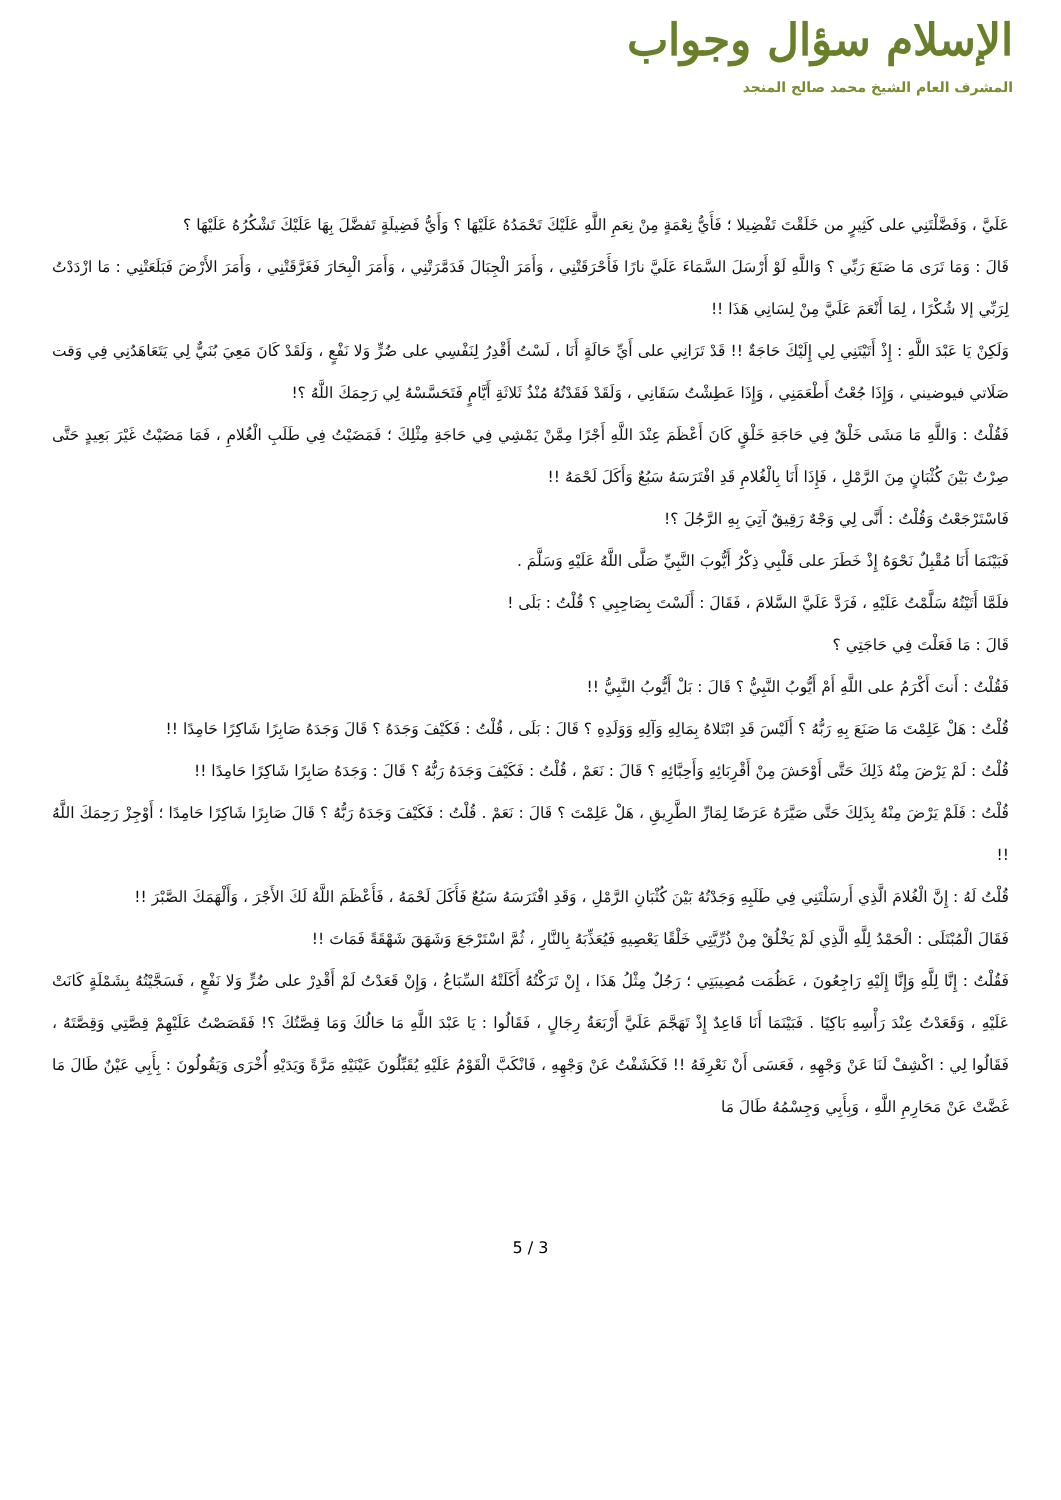الإسلام سؤال وجواب
المشرف العام الشيخ محمد صالح المنجد
عَلَيَّ ، وَفَضَّلْتَنِي على كَثِيرٍ من خَلَقْتَ تَفْضِيلا ؛ فَأَيُّ نِعْمَةٍ مِنْ نِعَمِ اللَّهِ عَلَيْكَ تَحْمَدُهُ عَلَيْهَا ؟ وَأَيُّ فَضِيلَةٍ تَفضَّلَ بِهَا عَلَيْكَ تَشْكُرُهُ عَلَيْهَا ؟
قَالَ : وَمَا تَرَى مَا صَنَعَ رَبِّي ؟ وَاللَّهِ لَوْ أَرْسَلَ السَّمَاءَ عَلَيَّ نارًا فَأَحْرَقَتْنِي ، وَأَمَرَ الْجِبَالَ فَدَمَّرَتْنِي ، وَأَمَرَ الْبِحَارَ فَغَرَّقَتْنِي ، وَأَمَرَ الأَرْضَ فَبَلَعَتْنِي : مَا ازْدَدْتُ لِرَبِّي إلا شُكْرًا ، لِمَا أَنْعَمَ عَلَيَّ مِنْ لِسَانِي هَذَا !!
وَلَكِنْ يَا عَبْدَ اللَّهِ : إِذْ أَتَيْتَنِي لِي إِلَيْكَ حَاجَةٌ !! قَدْ تَرَانِي على أَيِّ حَالَةٍ أَنَا ، لَسْتُ أَقْدِرُ لِنَفْسِي على ضُرٍّ وَلا نَفْعٍ ، وَلَقَدْ كَانَ مَعِيَ بُنَيٌّ لِي يَتَعَاهَدُنِي فِي وَقت صَلَاتي فيوضيني ، وَإِذَا جُعْتُ أَطْعَمَنِي ، وَإِذَا عَطِشْتُ سَقَانِي ، وَلَقَدْ فَقَدْتُهُ مُنْذُ ثَلاثَةِ أَيَّامٍ فَتَحَسَّسْهُ لِي رَحِمَكَ اللَّهُ ؟!
فَقُلْتُ : وَاللَّهِ مَا مَشَى خَلْقٌ فِي حَاجَةِ خَلْقٍ كَانَ أَعْظَمَ عِنْدَ اللَّهِ أَجْرًا مِمَّنْ يَمْشِي فِي حَاجَةِ مِثْلِكَ ؛ فَمَضَيْتُ فِي طَلَبِ الْغُلامِ ، فَمَا مَضَيْتُ غَيْرَ بَعِيدٍ حَتَّى صِرْتُ بَيْنَ كُثْبَانٍ مِنَ الرَّمْلِ ، فَإِذَا أَنَا بِالْغُلامِ قَدِ افْتَرَسَهُ سَبُعٌ وَأَكَلَ لَحْمَهُ !!
فَاسْتَرْجَعْتُ وَقُلْتُ : أَنَّى لِي وَجْهٌ رَقِيقٌ آتِيَ بِهِ الرَّجُلَ ؟!
فَبَيْنَمَا أَنَا مُقْبِلٌ نَحْوَهُ إِذْ خَطَرَ على قَلْبِي ذِكْرُ أَيُّوبَ النَّبِيِّ صَلَّى اللَّهُ عَلَيْهِ وَسَلَّمَ .
فلَمَّا أَتَيْتُهُ سَلَّمْتُ عَلَيْهِ ، فَرَدَّ عَلَيَّ السَّلامَ ، فَقَالَ : أَلَسْتَ بِصَاحِبِي ؟ قُلْتُ : بَلَى !
قَالَ : مَا فَعَلْتَ فِي حَاجَتِي ؟
فَقُلْتُ : أَنتَ أَكْرَمُ على اللَّهِ أَمْ أَيُّوبُ النَّبِيُّ ؟ قَالَ : بَلْ أَيُّوبُ النَّبِيُّ !!
قُلْتُ : هَلْ عَلِمْتَ مَا صَنَعَ بِهِ رَبُّهُ ؟ أَلَيْسَ قَدِ ابْتَلاهُ بِمَالِهِ وَآلِهِ وَوَلَدِهِ ؟ قَالَ : بَلَى ، قُلْتُ : فَكَيْفَ وَجَدَهُ ؟ قَالَ وَجَدَهُ صَابِرًا شَاكِرًا حَامِدًا !!
قُلْتُ : لَمْ يَرْضَ مِنْهُ ذَلِكَ حَتَّى أَوْحَشَ مِنْ أَقْرِبَائِهِ وَأَحِبَّائِهِ ؟ قَالَ : نَعَمْ ، قُلْتُ : فَكَيْفَ وَجَدَهُ رَبُّهُ ؟ قَالَ : وَجَدَهُ صَابِرًا شَاكِرًا حَامِدًا !!
قُلْتُ : فَلَمْ يَرْضَ مِنْهُ بِذَلِكَ حَتَّى صَيَّرَهُ عَرَضًا لِمَارِّ الطَّرِيقِ ، هَلْ عَلِمْتَ ؟ قَالَ : نَعَمْ . قُلْتُ : فَكَيْفَ وَجَدَهُ رَبُّهُ ؟ قَالَ صَابِرًا شَاكِرًا حَامِدًا ؛ أَوْجِزْ رَحِمَكَ اللَّهُ !!
قُلْتُ لَهُ : إِنَّ الْغُلامَ الَّذِي أَرسَلْتَنِي فِي طَلَبِهِ وَجَدْتُهُ بَيْنَ كُثْبَانِ الرَّمْلِ ، وَقَدِ افْتَرَسَهُ سَبُعٌ فَأَكَلَ لَحْمَهُ ، فَأَعْظَمَ اللَّهُ لَكَ الأَجْرَ ، وَأَلْهَمَكَ الصَّبْرَ !!
فَقَالَ الْمُبْتَلَى : الْحَمْدُ لِلَّهِ الَّذِي لَمْ يَخْلُقْ مِنْ ذُرِّيَّتِي خَلْقًا يَعْصِيهِ فَيُعَذِّبَهُ بِالنَّارِ ، ثُمَّ اسْتَرْجَعَ وَشَهَقَ شَهْقَةً فَمَاتَ !!
فَقُلْتُ : إِنَّا لِلَّهِ وَإِنَّا إِلَيْهِ رَاجِعُونَ ، عَظُمَت مُصِيبَتِي ؛ رَجُلٌ مِثْلُ هَذَا ، إِنْ تَرَكْتُهُ أَكَلَتْهُ السِّبَاعُ ، وَإِنْ قَعَدْتُ لَمْ أَقْدِرْ على ضُرٍّ وَلا نَفْعٍ ، فَسَجَّيْتُهُ بِشَمْلَةٍ كَانَتْ عَلَيْهِ ، وَقَعَدْتُ عِنْدَ رَأْسِهِ بَاكِيًا . فَبَيْنَمَا أَنَا قَاعِدٌ إِذْ تَهَجَّمَ عَلَيَّ أَرْبَعَةُ رِجَالٍ ، فَقَالُوا : يَا عَبْدَ اللَّهِ مَا حَالُكَ وَمَا قِصَّتُكَ ؟! فَقَصَصْتُ عَلَيْهِمْ قِصَّتِي وَقِصَّتَهُ ، فَقَالُوا لِي : اكْشِفْ لَنَا عَنْ وَجْهِهِ ، فَعَسَى أَنْ نَعْرِفَهُ !! فَكَشَفْتُ عَنْ وَجْهِهِ ، فَانْكَبَّ الْقَوْمُ عَلَيْهِ يُقَبِّلُونَ عَيْنَيْهِ مَرَّةً وَيَدَيْهِ أُخْرَى وَيَقُولُونَ : بِأَبِي عَيْنٌ طَالَ مَا غَضَّتْ عَنْ مَحَارِمِ اللَّهِ ، وَبِأَبِي وَجِسْمُهُ طَالَ مَا
5 / 3